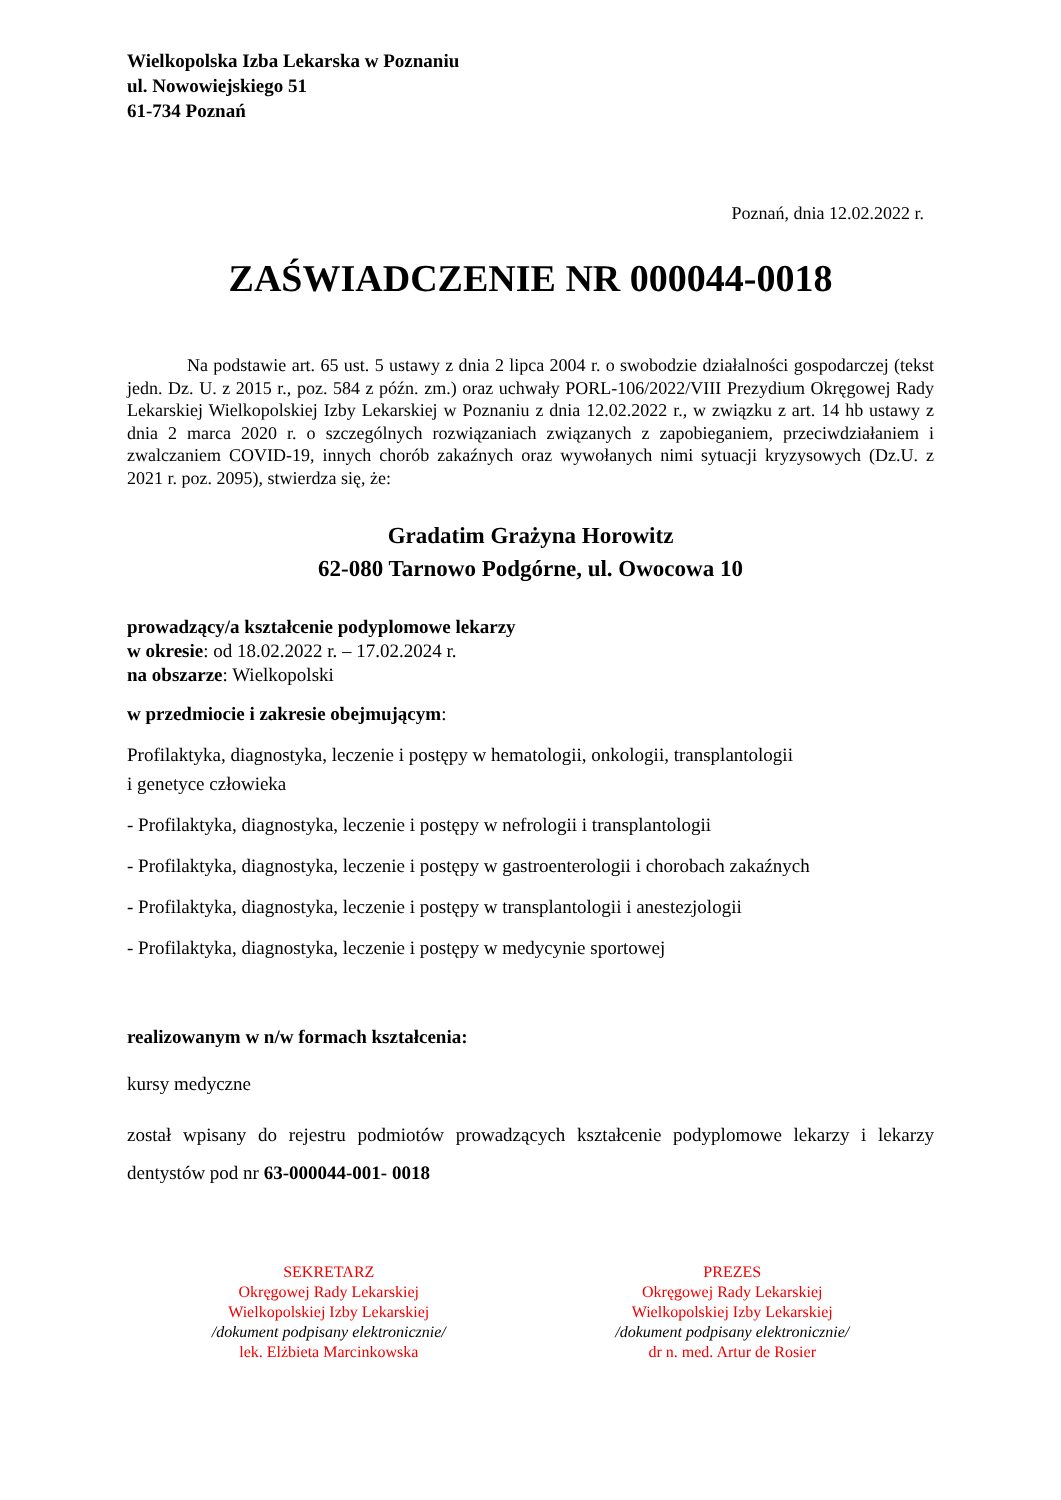Wielkopolska Izba Lekarska w Poznaniu
ul. Nowowiejskiego 51
61-734 Poznań
Poznań, dnia 12.02.2022 r.
ZAŚWIADCZENIE NR 000044-0018
Na podstawie art. 65 ust. 5 ustawy z dnia 2 lipca 2004 r. o swobodzie działalności gospodarczej (tekst jedn. Dz. U. z 2015 r., poz. 584 z późn. zm.) oraz uchwały PORL-106/2022/VIII Prezydium Okręgowej Rady Lekarskiej Wielkopolskiej Izby Lekarskiej w Poznaniu z dnia 12.02.2022 r., w związku z art. 14 hb ustawy z dnia 2 marca 2020 r. o szczególnych rozwiązaniach związanych z zapobieganiem, przeciwdziałaniem i zwalczaniem COVID-19, innych chorób zakaźnych oraz wywołanych nimi sytuacji kryzysowych (Dz.U. z 2021 r. poz. 2095), stwierdza się, że:
Gradatim Grażyna Horowitz
62-080 Tarnowo Podgórne, ul. Owocowa 10
prowadzący/a kształcenie podyplomowe lekarzy
w okresie: od 18.02.2022 r. – 17.02.2024 r.
na obszarze: Wielkopolski
w przedmiocie i zakresie obejmującym:
Profilaktyka, diagnostyka, leczenie i postępy w hematologii, onkologii, transplantologii
i genetyce człowieka
- Profilaktyka, diagnostyka, leczenie i postępy w nefrologii i transplantologii
- Profilaktyka, diagnostyka, leczenie i postępy w gastroenterologii i chorobach zakaźnych
- Profilaktyka, diagnostyka, leczenie i postępy w transplantologii i anestezjologii
- Profilaktyka, diagnostyka, leczenie i postępy w medycynie sportowej
realizowanym w n/w formach kształcenia:
kursy medyczne
został wpisany do rejestru podmiotów prowadzących kształcenie podyplomowe lekarzy i lekarzy dentystów pod nr 63-000044-001- 0018
SEKRETARZ
Okręgowej Rady Lekarskiej
Wielkopolskiej Izby Lekarskiej
/dokument podpisany elektronicznie/
lek. Elżbieta Marcinkowska
PREZES
Okręgowej Rady Lekarskiej
Wielkopolskiej Izby Lekarskiej
/dokument podpisany elektronicznie/
dr n. med. Artur de Rosier